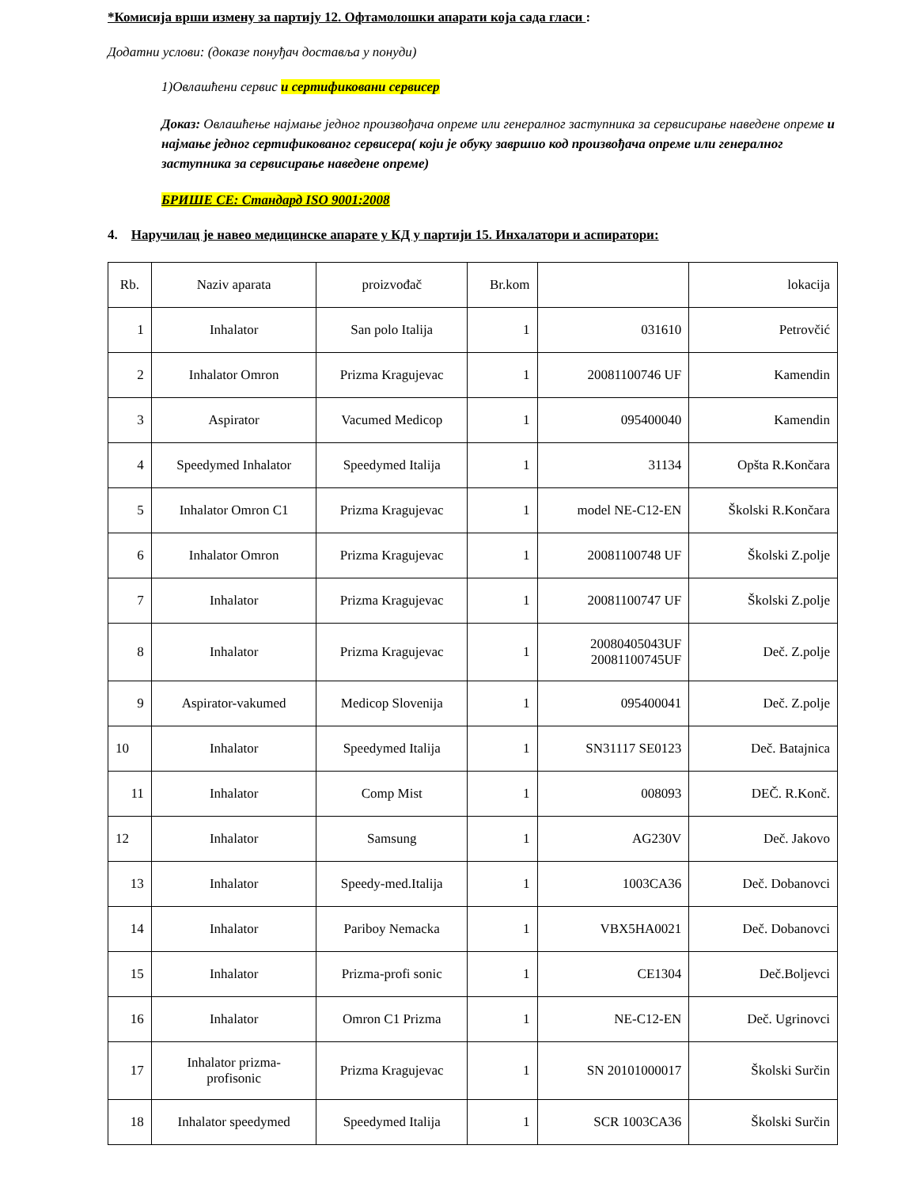*Комисија врши измену за партију 12. Офтамолошки апарати која сада гласи :
Додатни услови: (доказе понуђач доставља у понуди)
1)Овлашћени сервис и сертификовани сервисер
Доказ: Овлашћење најмање једног произвођача опреме или генералног заступника за сервисирање наведене опреме и најмање једног сертификованог сервисера( који је обуку завршио код произвођача опреме или генералног заступника за сервисирање наведене опреме)
БРИШЕ СЕ: Стандард ISO 9001:2008
4. Наручилац је навео медицинске апарате у КД у партији 15. Инхалатори и аспиратори:
| Rb. | Naziv aparata | proizvođač | Br.kom | | lokacija |
| 1 | Inhalator | San polo Italija | 1 | 031610 | Petrovčić |
| 2 | Inhalator Omron | Prizma Kragujevac | 1 | 20081100746 UF | Kamendin |
| 3 | Aspirator | Vacumed Medicop | 1 | 095400040 | Kamendin |
| 4 | Speedymed Inhalator | Speedymed Italija | 1 | 31134 | Opšta R.Končara |
| 5 | Inhalator Omron C1 | Prizma Kragujevac | 1 | model NE-C12-EN | Školski R.Končara |
| 6 | Inhalator Omron | Prizma Kragujevac | 1 | 20081100748 UF | Školski Z.polje |
| 7 | Inhalator | Prizma Kragujevac | 1 | 20081100747 UF | Školski Z.polje |
| 8 | Inhalator | Prizma Kragujevac | 1 | 20080405043UF 20081100745UF | Deč. Z.polje |
| 9 | Aspirator-vakumed | Medicop Slovenija | 1 | 095400041 | Deč. Z.polje |
| 10 | Inhalator | Speedymed Italija | 1 | SN31117 SE0123 | Deč. Batajnica |
| 11 | Inhalator | Comp Mist | 1 | 008093 | DEČ. R.Konč. |
| 12 | Inhalator | Samsung | 1 | AG230V | Deč. Jakovo |
| 13 | Inhalator | Speedy-med.Italija | 1 | 1003CA36 | Deč. Dobanovci |
| 14 | Inhalator | Pariboy Nemacka | 1 | VBX5HA0021 | Deč. Dobanovci |
| 15 | Inhalator | Prizma-profi sonic | 1 | CE1304 | Deč.Boljevci |
| 16 | Inhalator | Omron C1 Prizma | 1 | NE-C12-EN | Deč. Ugrinovci |
| 17 | Inhalator prizma- profisonic | Prizma Kragujevac | 1 | SN 20101000017 | Školski Surčin |
| 18 | Inhalator speedymed | Speedymed Italija | 1 | SCR 1003CA36 | Školski Surčin |